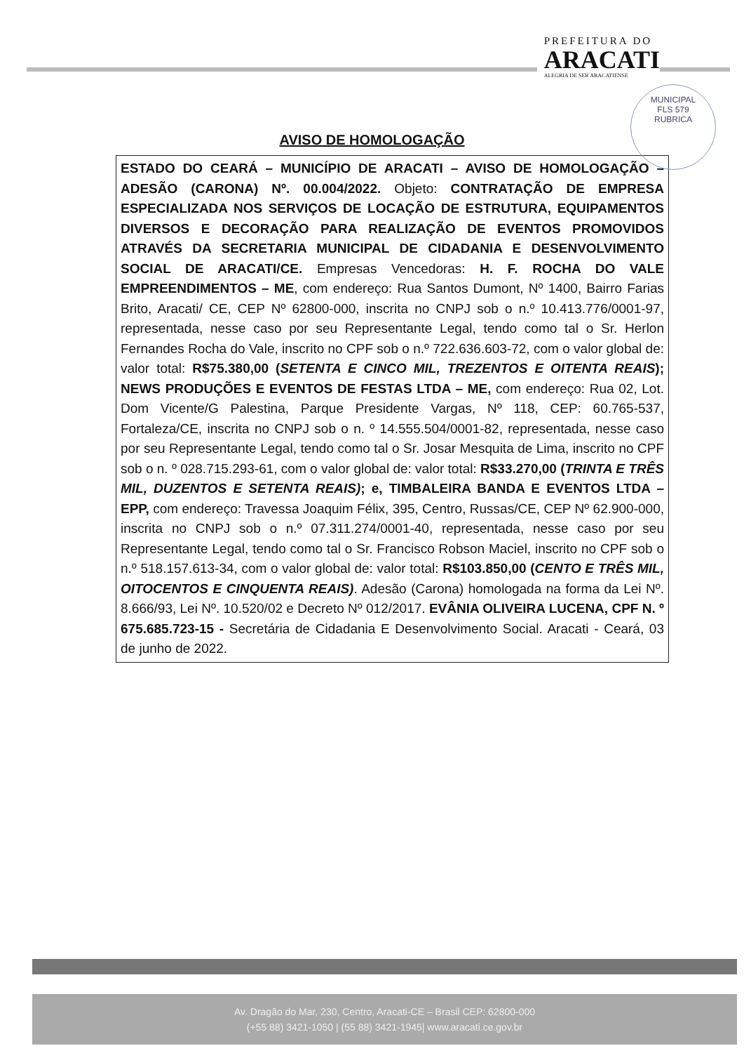PREFEITURA DO
ARACATI
ALEGRIA DE SER ARACATIENSE
MUNICIPAL
FLS 579
RUBRICA
AVISO DE HOMOLOGAÇÃO
ESTADO DO CEARÁ – MUNICÍPIO DE ARACATI – AVISO DE HOMOLOGAÇÃO – ADESÃO (CARONA) Nº. 00.004/2022. Objeto: CONTRATAÇÃO DE EMPRESA ESPECIALIZADA NOS SERVIÇOS DE LOCAÇÃO DE ESTRUTURA, EQUIPAMENTOS DIVERSOS E DECORAÇÃO PARA REALIZAÇÃO DE EVENTOS PROMOVIDOS ATRAVÉS DA SECRETARIA MUNICIPAL DE CIDADANIA E DESENVOLVIMENTO SOCIAL DE ARACATI/CE. Empresas Vencedoras: H. F. ROCHA DO VALE EMPREENDIMENTOS – ME, com endereço: Rua Santos Dumont, Nº 1400, Bairro Farias Brito, Aracati/ CE, CEP Nº 62800-000, inscrita no CNPJ sob o n.º 10.413.776/0001-97, representada, nesse caso por seu Representante Legal, tendo como tal o Sr. Herlon Fernandes Rocha do Vale, inscrito no CPF sob o n.º 722.636.603-72, com o valor global de: valor total: R$75.380,00 (SETENTA E CINCO MIL, TREZENTOS E OITENTA REAIS); NEWS PRODUÇÕES E EVENTOS DE FESTAS LTDA – ME, com endereço: Rua 02, Lot. Dom Vicente/G Palestina, Parque Presidente Vargas, Nº 118, CEP: 60.765-537, Fortaleza/CE, inscrita no CNPJ sob o n. º 14.555.504/0001-82, representada, nesse caso por seu Representante Legal, tendo como tal o Sr. Josar Mesquita de Lima, inscrito no CPF sob o n. º 028.715.293-61, com o valor global de: valor total: R$33.270,00 (TRINTA E TRÊS MIL, DUZENTOS E SETENTA REAIS); e, TIMBALEIRA BANDA E EVENTOS LTDA – EPP, com endereço: Travessa Joaquim Félix, 395, Centro, Russas/CE, CEP Nº 62.900-000, inscrita no CNPJ sob o n.º 07.311.274/0001-40, representada, nesse caso por seu Representante Legal, tendo como tal o Sr. Francisco Robson Maciel, inscrito no CPF sob o n.º 518.157.613-34, com o valor global de: valor total: R$103.850,00 (CENTO E TRÊS MIL, OITOCENTOS E CINQUENTA REAIS). Adesão (Carona) homologada na forma da Lei Nº. 8.666/93, Lei Nº. 10.520/02 e Decreto Nº 012/2017. EVÂNIA OLIVEIRA LUCENA, CPF N. º 675.685.723-15 - Secretária de Cidadania E Desenvolvimento Social. Aracati - Ceará, 03 de junho de 2022.
Av. Dragão do Mar, 230, Centro, Aracati-CE – Brasil CEP: 62800-000
(+55 88) 3421-1050 | (55 88) 3421-1945| www.aracati.ce.gov.br